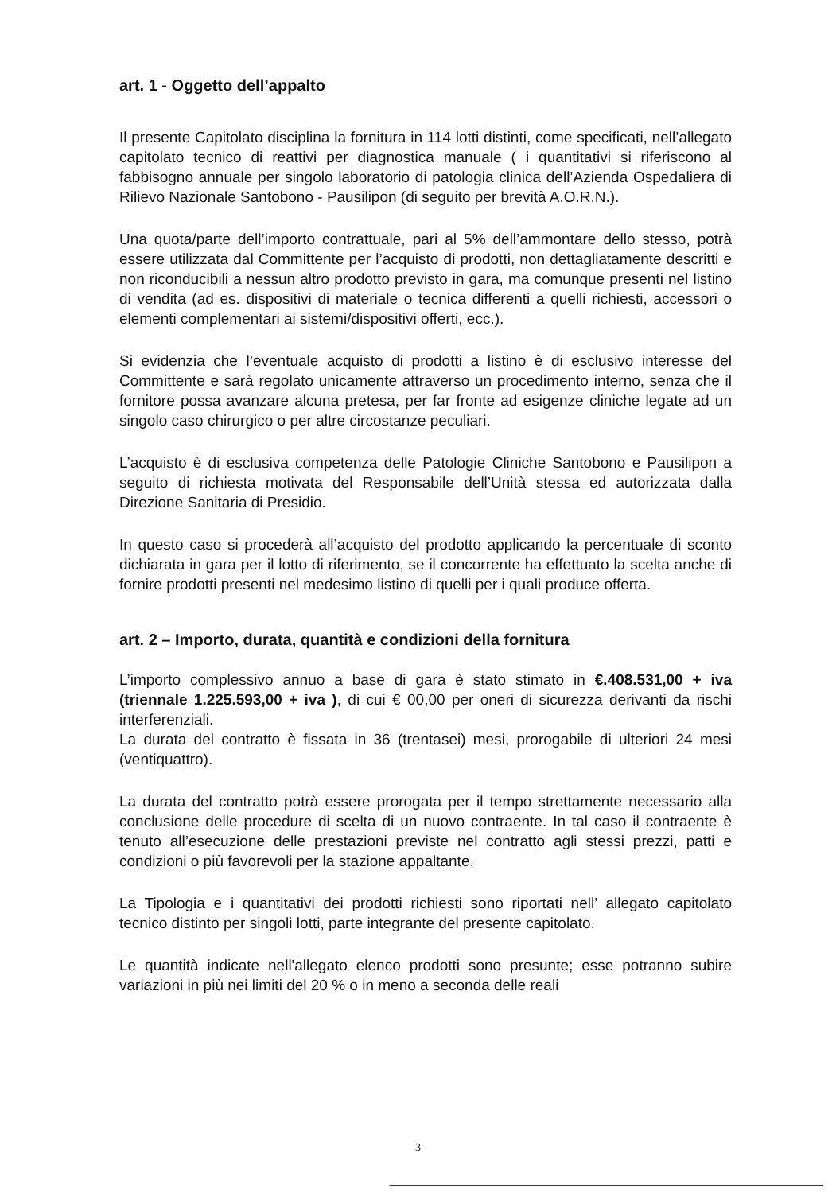art. 1 - Oggetto dell’appalto
Il presente Capitolato disciplina la fornitura in 114 lotti distinti, come specificati, nell’allegato capitolato tecnico di reattivi per diagnostica manuale ( i quantitativi si riferiscono al fabbisogno annuale per singolo laboratorio di patologia clinica dell’Azienda Ospedaliera di Rilievo Nazionale Santobono - Pausilipon (di seguito per brevità A.O.R.N.).
Una quota/parte dell’importo contrattuale, pari al 5% dell’ammontare dello stesso, potrà essere utilizzata dal Committente per l’acquisto di prodotti, non dettagliatamente descritti e non riconducibili a nessun altro prodotto previsto in gara, ma comunque presenti nel listino di vendita (ad es. dispositivi di materiale o tecnica differenti a quelli richiesti, accessori o elementi complementari ai sistemi/dispositivi offerti, ecc.).
Si evidenzia che l’eventuale acquisto di prodotti a listino è di esclusivo interesse del Committente e sarà regolato unicamente attraverso un procedimento interno, senza che il fornitore possa avanzare alcuna pretesa, per far fronte ad esigenze cliniche legate ad un singolo caso chirurgico o per altre circostanze peculiari.
L’acquisto è di esclusiva competenza delle Patologie Cliniche Santobono e Pausilipon a seguito di richiesta motivata del Responsabile dell’Unità stessa ed autorizzata dalla Direzione Sanitaria di Presidio.
In questo caso si procederà all’acquisto del prodotto applicando la percentuale di sconto dichiarata in gara per il lotto di riferimento, se il concorrente ha effettuato la scelta anche di fornire prodotti presenti nel medesimo listino di quelli per i quali produce offerta.
art. 2 – Importo, durata, quantità e condizioni della fornitura
L’importo complessivo annuo a base di gara è stato stimato in €.408.531,00 + iva (triennale 1.225.593,00 + iva ), di cui € 00,00 per oneri di sicurezza derivanti da rischi interferenziali.
La durata del contratto è fissata in 36 (trentasei) mesi, prorogabile di ulteriori 24 mesi (ventiquattro).
La durata del contratto potrà essere prorogata per il tempo strettamente necessario alla conclusione delle procedure di scelta di un nuovo contraente. In tal caso il contraente è tenuto all’esecuzione delle prestazioni previste nel contratto agli stessi prezzi, patti e condizioni o più favorevoli per la stazione appaltante.
La Tipologia e i quantitativi dei prodotti richiesti sono riportati nell’ allegato capitolato tecnico distinto per singoli lotti, parte integrante del presente capitolato.
Le quantità indicate nell'allegato elenco prodotti sono presunte; esse potranno subire variazioni in più nei limiti del 20 % o in meno a seconda delle reali
3